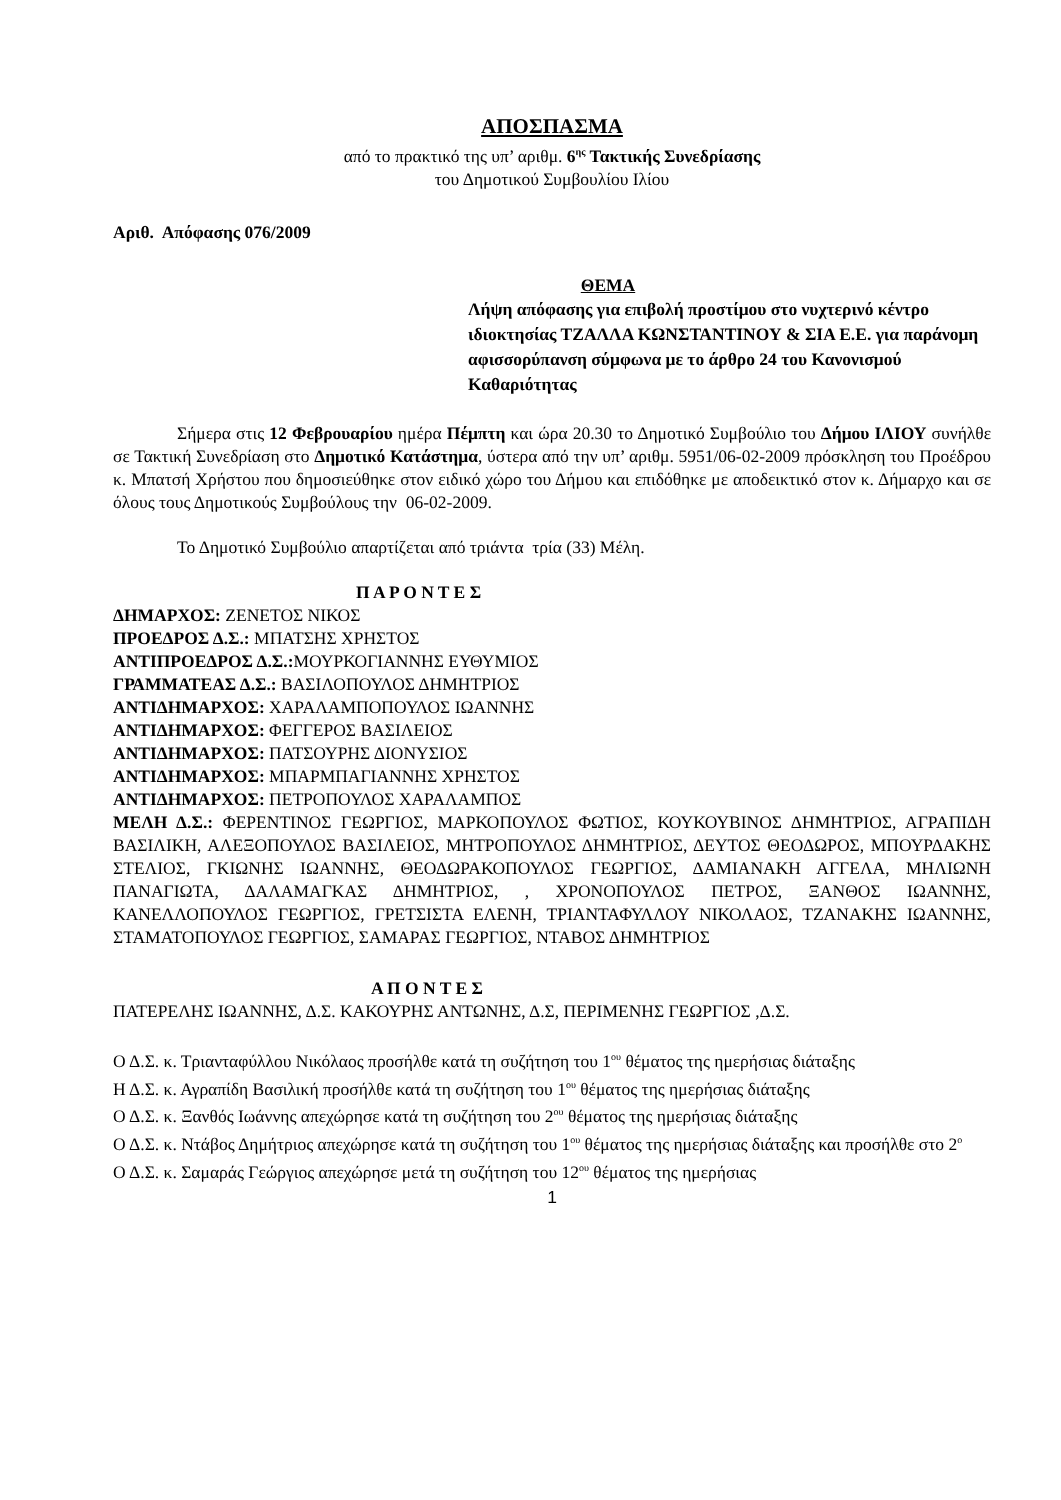ΑΠΟΣΠΑΣΜΑ
από το πρακτικό της υπ’ αριθμ. 6<sup>ης</sup> Τακτικής Συνεδρίασης
του Δημοτικού Συμβουλίου Ιλίου
Αριθ. Απόφασης 076/2009
ΘΕΜΑ
Λήψη απόφασης για επιβολή προστίμου στο νυχτερινό κέντρο ιδιοκτησίας ΤΖΑΛΛΑ ΚΩΝΣΤΑΝΤΙΝΟΥ & ΣΙΑ Ε.Ε. για παράνομη αφισσορύπανση σύμφωνα με το άρθρο 24 του Κανονισμού Καθαριότητας
Σήμερα στις 12 Φεβρουαρίου ημέρα Πέμπτη και ώρα 20.30 το Δημοτικό Συμβούλιο του Δήμου ΙΛΙΟΥ συνήλθε σε Τακτική Συνεδρίαση στο Δημοτικό Κατάστημα, ύστερα από την υπ’ αριθμ. 5951/06-02-2009 πρόσκληση του Προέδρου κ. Μπατσή Χρήστου που δημοσιεύθηκε στον ειδικό χώρο του Δήμου και επιδόθηκε με αποδεικτικό στον κ. Δήμαρχο και σε όλους τους Δημοτικούς Συμβούλους την 06-02-2009.
Το Δημοτικό Συμβούλιο απαρτίζεται από τριάντα τρία (33) Μέλη.
Π Α Ρ Ο Ν Τ Ε Σ
ΔΗΜΑΡΧΟΣ: ΖΕΝΕΤΟΣ ΝΙΚΟΣ
ΠΡΟΕΔΡΟΣ Δ.Σ.: ΜΠΑΤΣΗΣ ΧΡΗΣΤΟΣ
ΑΝΤΙΠΡΟΕΔΡΟΣ Δ.Σ.: ΜΟΥΡΚΟΓΙΑΝΝΗΣ ΕΥΘΥΜΙΟΣ
ΓΡΑΜΜΑΤΕΑΣ Δ.Σ.: ΒΑΣΙΛΟΠΟΥΛΟΣ ΔΗΜΗΤΡΙΟΣ
ΑΝΤΙΔΗΜΑΡΧΟΣ: ΧΑΡΑΛΑΜΠΟΠΟΥΛΟΣ ΙΩΑΝΝΗΣ
ΑΝΤΙΔΗΜΑΡΧΟΣ: ΦΕΓΓΕΡΟΣ ΒΑΣΙΛΕΙΟΣ
ΑΝΤΙΔΗΜΑΡΧΟΣ: ΠΑΤΣΟΥΡΗΣ ΔΙΟΝΥΣΙΟΣ
ΑΝΤΙΔΗΜΑΡΧΟΣ: ΜΠΑΡΜΠΑΓΙΑΝΝΗΣ ΧΡΗΣΤΟΣ
ΑΝΤΙΔΗΜΑΡΧΟΣ: ΠΕΤΡΟΠΟΥΛΟΣ ΧΑΡΑΛΑΜΠΟΣ
ΜΕΛΗ Δ.Σ.: ΦΕΡΕΝΤΙΝΟΣ ΓΕΩΡΓΙΟΣ, ΜΑΡΚΟΠΟΥΛΟΣ ΦΩΤΙΟΣ, ΚΟΥΚΟΥΒΙΝΟΣ ΔΗΜΗΤΡΙΟΣ, ΑΓΡΑΠΙΔΗ ΒΑΣΙΛΙΚΗ, ΑΛΕΞΟΠΟΥΛΟΣ ΒΑΣΙΛΕΙΟΣ, ΜΗΤΡΟΠΟΥΛΟΣ ΔΗΜΗΤΡΙΟΣ, ΔΕΥΤΟΣ ΘΕΟΔΩΡΟΣ, ΜΠΟΥΡΔΑΚΗΣ ΣΤΕΛΙΟΣ, ΓΚΙΩΝΗΣ ΙΩΑΝΝΗΣ, ΘΕΟΔΩΡΑΚΟΠΟΥΛΟΣ ΓΕΩΡΓΙΟΣ, ΔΑΜΙΑΝΑΚΗ ΑΓΓΕΛΑ, ΜΗΛΙΩΝΗ ΠΑΝΑΓΙΩΤΑ, ΔΑΛΑΜΑΓΚΑΣ ΔΗΜΗΤΡΙΟΣ, , ΧΡΟΝΟΠΟΥΛΟΣ ΠΕΤΡΟΣ, ΞΑΝΘΟΣ ΙΩΑΝΝΗΣ, ΚΑΝΕΛΛΟΠΟΥΛΟΣ ΓΕΩΡΓΙΟΣ, ΓΡΕΤΣΙΣΤΑ ΕΛΕΝΗ, ΤΡΙΑΝΤΑΦΥΛΛΟΥ ΝΙΚΟΛΑΟΣ, ΤΖΑΝΑΚΗΣ ΙΩΑΝΝΗΣ, ΣΤΑΜΑΤΟΠΟΥΛΟΣ ΓΕΩΡΓΙΟΣ, ΣΑΜΑΡΑΣ ΓΕΩΡΓΙΟΣ, ΝΤΑΒΟΣ ΔΗΜΗΤΡΙΟΣ
Α Π Ο Ν Τ Ε Σ
ΠΑΤΕΡΕΛΗΣ ΙΩΑΝΝΗΣ, Δ.Σ. ΚΑΚΟΥΡΗΣ ΑΝΤΩΝΗΣ, Δ.Σ, ΠΕΡΙΜΕΝΗΣ ΓΕΩΡΓΙΟΣ ,Δ.Σ.
Ο Δ.Σ. κ. Τριανταφύλλου Νικόλαος προσήλθε κατά τη συζήτηση του 1<sup>ου</sup> θέματος της ημερήσιας διάταξης
Η Δ.Σ. κ. Αγραπίδη Βασιλική προσήλθε κατά τη συζήτηση του 1<sup>ου</sup> θέματος της ημερήσιας διάταξης
Ο Δ.Σ. κ. Ξανθός Ιωάννης απεχώρησε κατά τη συζήτηση του 2<sup>ου</sup> θέματος της ημερήσιας διάταξης
Ο Δ.Σ. κ. Ντάβος Δημήτριος απεχώρησε κατά τη συζήτηση του 1<sup>ου</sup> θέματος της ημερήσιας διάταξης και προσήλθε στο 2<sup>ο</sup>
Ο Δ.Σ. κ. Σαμαράς Γεώργιος απεχώρησε μετά τη συζήτηση του 12<sup>ου</sup> θέματος της ημερήσιας
1